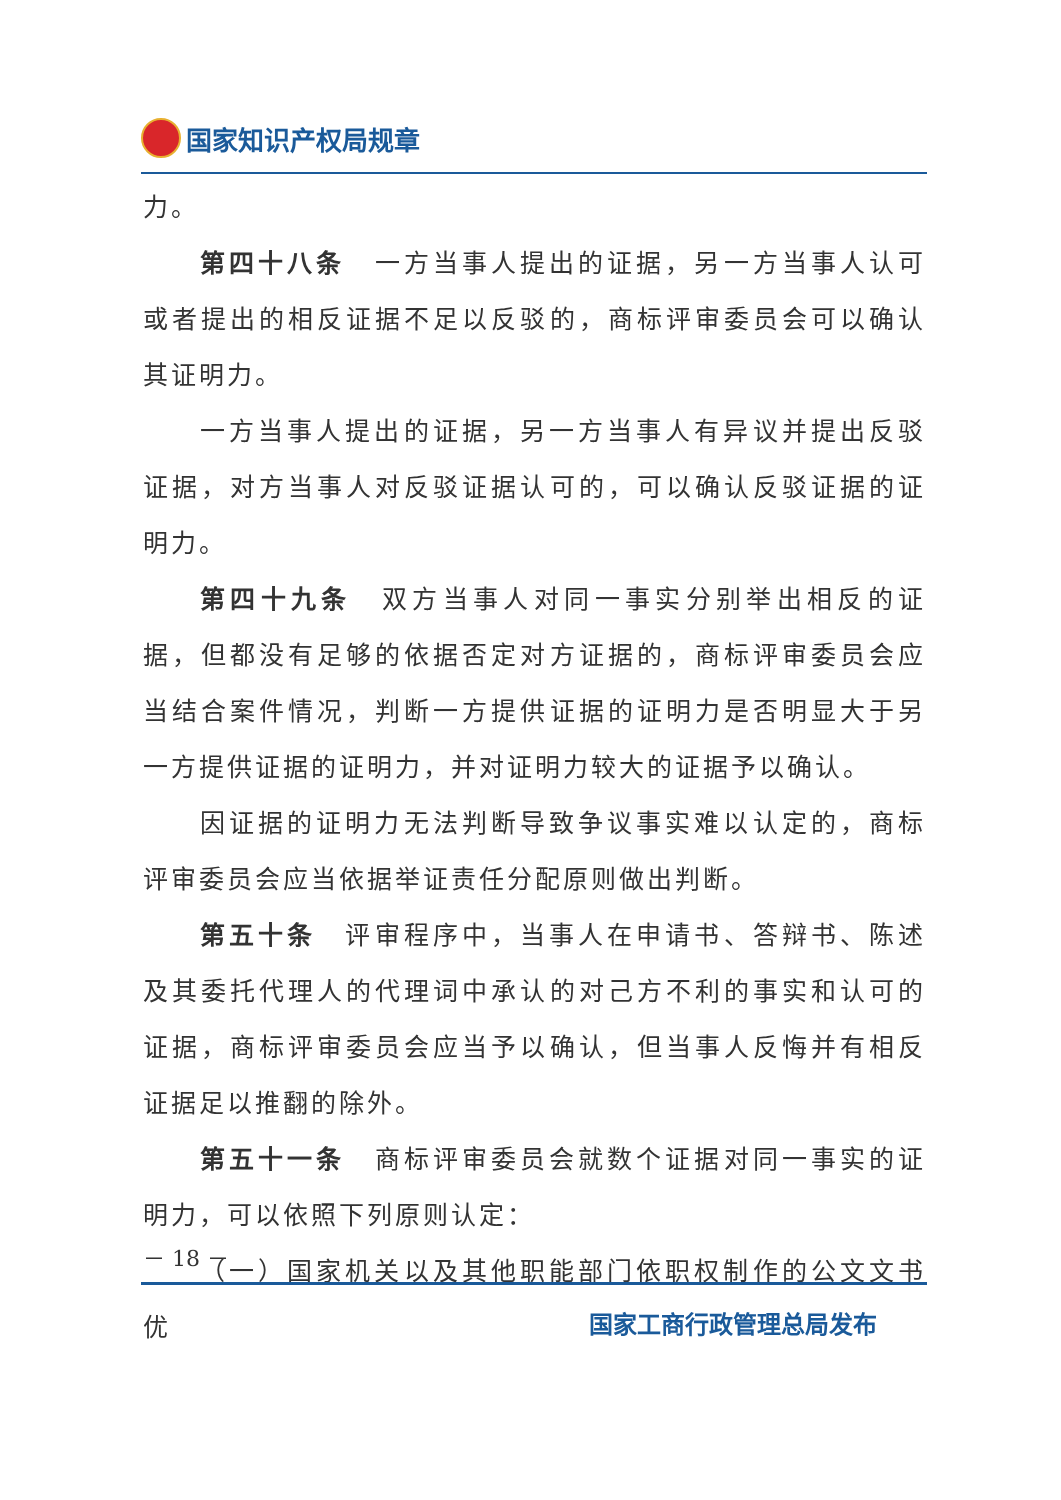国家知识产权局规章
力。
第四十八条　一方当事人提出的证据，另一方当事人认可或者提出的相反证据不足以反驳的，商标评审委员会可以确认其证明力。
一方当事人提出的证据，另一方当事人有异议并提出反驳证据，对方当事人对反驳证据认可的，可以确认反驳证据的证明力。
第四十九条　双方当事人对同一事实分别举出相反的证据，但都没有足够的依据否定对方证据的，商标评审委员会应当结合案件情况，判断一方提供证据的证明力是否明显大于另一方提供证据的证明力，并对证明力较大的证据予以确认。
因证据的证明力无法判断导致争议事实难以认定的，商标评审委员会应当依据举证责任分配原则做出判断。
第五十条　评审程序中，当事人在申请书、答辩书、陈述及其委托代理人的代理词中承认的对己方不利的事实和认可的证据，商标评审委员会应当予以确认，但当事人反悔并有相反证据足以推翻的除外。
第五十一条　商标评审委员会就数个证据对同一事实的证明力，可以依照下列原则认定：
（一）国家机关以及其他职能部门依职权制作的公文文书优
－ 18 －
国家工商行政管理总局发布